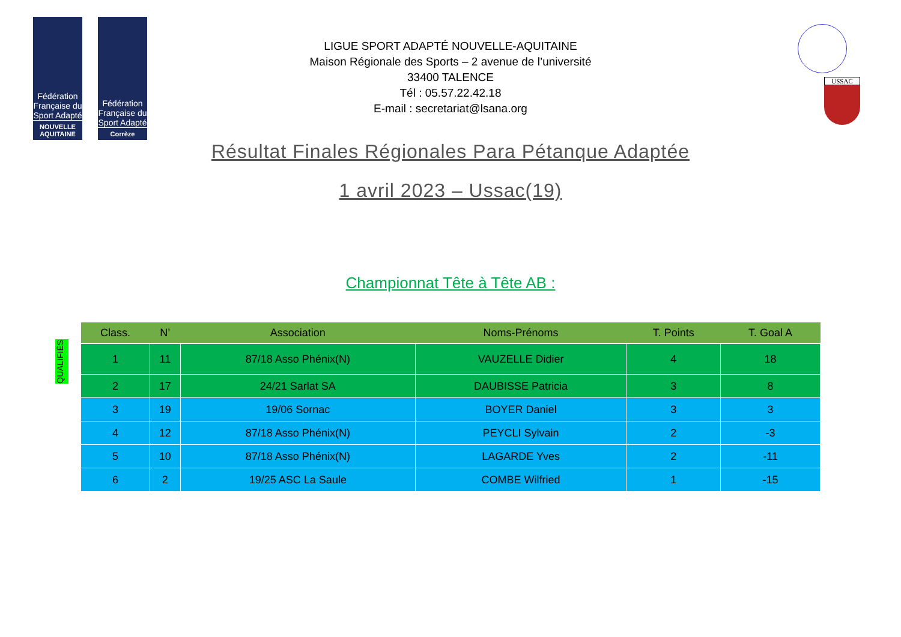Fédération Française du Sport Adapté
NOUVELLE AQUITAINE
Fédération Française du Sport Adapté
Corrèze
USSAC
LIGUE SPORT ADAPTÉ NOUVELLE-AQUITAINE
Maison Régionale des Sports – 2 avenue de l’université
33400 TALENCE
Tél : 05.57.22.42.18
E-mail : secretariat@lsana.org
Résultat Finales Régionales Para Pétanque Adaptée
1 avril 2023 – Ussac(19)
Championnat Tête à Tête AB :
QUALIFIÉS
| Class. | N’ | Association | Noms-Prénoms | T. Points | T. Goal A |
| --- | --- | --- | --- | --- | --- |
| 1 | 11 | 87/18 Asso Phénix(N) | VAUZELLE Didier | 4 | 18 |
| 2 | 17 | 24/21 Sarlat SA | DAUBISSE Patricia | 3 | 8 |
| 3 | 19 | 19/06 Sornac | BOYER Daniel | 3 | 3 |
| 4 | 12 | 87/18 Asso Phénix(N) | PEYCLI Sylvain | 2 | -3 |
| 5 | 10 | 87/18 Asso Phénix(N) | LAGARDE Yves | 2 | -11 |
| 6 | 2 | 19/25 ASC La Saule | COMBE Wilfried | 1 | -15 |